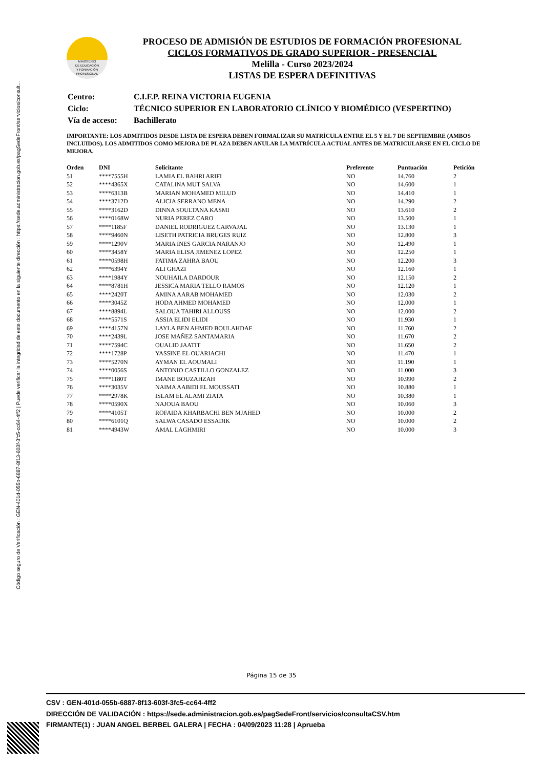Código seguro de Verificación : GEN-401d-055b-6887-8f13-603f-3fc5-cc64-4ff2 | Puede verificar la integridad de este documento en la siguiente dirección : https://sede.administracion.gob.es/pagSedeFront/servicios/consult...
MINISTERIO
DE EDUCACIÓN
Y FORMACIÓN
PROFESIONAL
PROCESO DE ADMISIÓN DE ESTUDIOS DE FORMACIÓN PROFESIONAL
CICLOS FORMATIVOS DE GRADO SUPERIOR - PRESENCIAL
Melilla - Curso 2023/2024
LISTAS DE ESPERA DEFINITIVAS
| Centro: | C.I.F.P. REINA VICTORIA EUGENIA |
| Ciclo: | TÉCNICO SUPERIOR EN LABORATORIO CLÍNICO Y BIOMÉDICO (VESPERTINO) |
| Vía de acceso: | Bachillerato |
IMPORTANTE: LOS ADMITIDOS DESDE LISTA DE ESPERA DEBEN FORMALIZAR SU MATRÍCULA ENTRE EL 5 Y EL 7 DE SEPTIEMBRE (AMBOS INCLUIDOS). LOS ADMITIDOS COMO MEJORA DE PLAZA DEBEN ANULAR LA MATRÍCULA ACTUAL ANTES DE MATRICULARSE EN EL CICLO DE MEJORA.
| Orden | DNI | Solicitante | Preferente | Puntuación | Petición |
| --- | --- | --- | --- | --- | --- |
| 51 | ****7555H | LAMIA EL BAHRI ARIFI | NO | 14.760 | 2 |
| 52 | ****4365X | CATALINA MUT SALVA | NO | 14.600 | 1 |
| 53 | ****6313B | MARIAN MOHAMED MILUD | NO | 14.410 | 1 |
| 54 | ****3712D | ALICIA SERRANO MENA | NO | 14.290 | 2 |
| 55 | ****3162D | DINNA SOULTANA KASMI | NO | 13.610 | 2 |
| 56 | ****0168W | NURIA PEREZ CARO | NO | 13.500 | 1 |
| 57 | ****1185F | DANIEL RODRIGUEZ CARVAJAL | NO | 13.130 | 1 |
| 58 | ****9460N | LISETH PATRICIA BRUGES RUIZ | NO | 12.800 | 3 |
| 59 | ****1290V | MARIA INES GARCIA NARANJO | NO | 12.490 | 1 |
| 60 | ****3458Y | MARIA ELISA JIMENEZ LOPEZ | NO | 12.250 | 1 |
| 61 | ****0598H | FATIMA ZAHRA BAOU | NO | 12.200 | 3 |
| 62 | ****6394Y | ALI GHAZI | NO | 12.160 | 1 |
| 63 | ****1984Y | NOUHAILA DARDOUR | NO | 12.150 | 2 |
| 64 | ****8781H | JESSICA MARIA TELLO RAMOS | NO | 12.120 | 1 |
| 65 | ****2420T | AMINA AARAB MOHAMED | NO | 12.030 | 2 |
| 66 | ****3045Z | HODA AHMED MOHAMED | NO | 12.000 | 1 |
| 67 | ****8894L | SALOUA TAHIRI ALLOUSS | NO | 12.000 | 2 |
| 68 | ****5571S | ASSIA ELIDI ELIDI | NO | 11.930 | 1 |
| 69 | ****4157N | LAYLA BEN AHMED BOULAHDAF | NO | 11.760 | 2 |
| 70 | ****2439L | JOSE MAÑEZ SANTAMARIA | NO | 11.670 | 2 |
| 71 | ****7594C | OUALID JAATIT | NO | 11.650 | 2 |
| 72 | ****1728P | YASSINE EL OUARIACHI | NO | 11.470 | 1 |
| 73 | ****5270N | AYMAN EL AOUMALI | NO | 11.190 | 1 |
| 74 | ****0056S | ANTONIO CASTILLO GONZALEZ | NO | 11.000 | 3 |
| 75 | ****1180T | IMANE BOUZAHZAH | NO | 10.990 | 2 |
| 76 | ****3035V | NAIMA AABIDI EL MOUSSATI | NO | 10.880 | 1 |
| 77 | ****2978K | ISLAM EL ALAMI ZIATA | NO | 10.380 | 1 |
| 78 | ****0590X | NAJOUA BAOU | NO | 10.060 | 3 |
| 79 | ****4105T | ROFAIDA KHARBACHI BEN MJAHED | NO | 10.000 | 2 |
| 80 | ****6101Q | SALWA CASADO ESSADIK | NO | 10.000 | 2 |
| 81 | ****4943W | AMAL LAGHMIRI | NO | 10.000 | 3 |
Página 15 de 35
CSV : GEN-401d-055b-6887-8f13-603f-3fc5-cc64-4ff2
DIRECCIÓN DE VALIDACIÓN : https://sede.administracion.gob.es/pagSedeFront/servicios/consultaCSV.htm
FIRMANTE(1) : JUAN ANGEL BERBEL GALERA | FECHA : 04/09/2023 11:28 | Aprueba